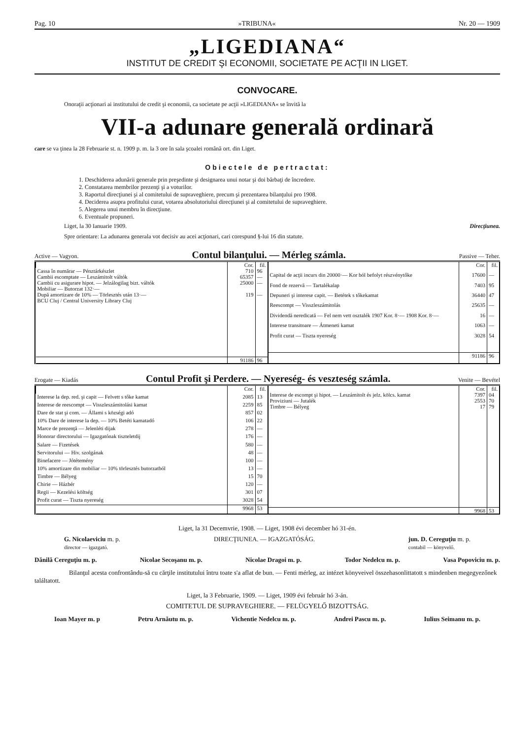Pag. 10 »TRIBUNA« Nr. 20 — 1909
„LIGEDIANA“
INSTITUT DE CREDIT ŞI ECONOMII, SOCIETATE PE ACŢII IN LIGET.
CONVOCARE.
Onoraţii acţionari ai institutului de credit şi economii, ca societate pe acţii »LIGEDIANA« se învită la
VII-a adunare generală ordinară
care se va ţinea la 28 Februarie st. n. 1909 p. m. la 3 ore în sala şcoalei română ort. din Liget.
Obiectele de pertractat:
1. Deschiderea adunării generale prin preşedinte şi designarea unui notar şi doi bărbaţi de încredere.
2. Constatarea membrilor prezenţi şi a voturilor.
3. Raportul direcţiunei şi al comitetului de supraveghiere, precum şi prezentarea bilanţului pro 1908.
4. Deciderea asupra profitului curat, votarea absolutoriului direcţiunei şi al comitetului de supraveghiere.
5. Alegerea unui membru în direcţiune.
6. Eventuale propuneri.
Liget, la 30 Ianuarie 1909. Direcţiunea.
Spre orientare: La adunarea generala vot decisiv au acei acţionari, cari corespund §-lui 16 din statute.
Active — Vagyon. Contul bilanţului. — Mérleg számla. Passive — Teher.
| | Cor. | fil. |
| --- | --- | --- |
| Cassa în numărar — Pénztárkészlet | 710 | 96 |
| Cambii escomptate — Leszámitolt váltók | 65357 | — |
| Cambii cu asigurare hipot. — Jelzálogilag bizt. váltók | 25000 | — |
| Mobiliar — Butorzat 132·— | | |
| După amortizare de 10% — Törlesztés után 13·— | 119 | — |
| BCU Cluj / Central University Library Cluj | | |
| | 91186 | 96 |
| | Cor. | fil. |
| --- | --- | --- |
| Capital de acţii incurs din 20000·— Kor ból befolyt részvénytőke | 17600 | — |
| Fond de rezervă — Tartalékalap | 7403 | 95 |
| Depuneri şi interese capit. — Betétek s tőkekamat | 36440 | 47 |
| Reescompt — Visszleszámitolás | 25635 | — |
| Dividendă neredicată — Fel nem vett osztalék 1907 Kor. 8·— 1908 Kor. 8·— | 16 | — |
| Interese transitoare — Átmeneti kamat | 1063 | — |
| Profit curat — Tiszta nyereség | 3028 | 54 |
| | 91186 | 96 |
Erogate — Kiadás Contul Profit şi Perdere. — Nyereség- és veszteség számla. Venite — Bevétel
| | Cor. | fil. |
| --- | --- | --- |
| Interese la dep. red. şi capit — Felvett s tőke kamat | 2085 | 13 |
| Interese de reescompt — Visszleszámitolási kamat | 2259 | 85 |
| Dare de stat şi com. — Állami s községi adó | 857 | 02 |
| 10% Dare de interese la dep. — 10% Betéti kamatadó | 106 | 22 |
| Marce de prezenţă — Jelenléti dijak | 278 | — |
| Honorar directorului — Igazgatónak tiszteletdij | 176 | — |
| Salare — Fizetések | 580 | — |
| Servitorului — Hiv. szolgának | 48 | — |
| Binefacere — Jótétemény | 100 | — |
| 10% amortizare din mobiliar — 10% törlesztés butorzatból | 13 | — |
| Timbre — Bélyeg | 15 | 70 |
| Chirie — Házbér | 120 | — |
| Regii — Kezelési költség | 301 | 07 |
| Profit curat — Tiszta nyereség | 3028 | 54 |
| | 9968 | 53 |
| | Cor. | fil. |
| --- | --- | --- |
| Interese de escompt şi hipot. — Leszámitolt és jelz. kölcs. kamat | 7397 | 04 |
| Proviziuni — Jutalék | 2553 | 70 |
| Timbre — Bélyeg | 17 | 79 |
| | 9968 | 53 |
Liget, la 31 Decemvrie, 1908. — Liget, 1908 évi december hó 31-én.
G. Nicolaeviciu m. p.
director — igazgató. DIRECŢIUNEA. — IGAZGATÓSÁG. jun. D. Cereguţiu m. p.
contabil — könyvelő.
Dănilă Cereguţiu m. p. Nicolae Secoşanu m. p. Nicolae Dragoi m. p. Todor Nedelcu m. p. Vasa Popoviciu m. p.
Bilanţul acesta confrontându-să cu cărţile institutului întru toate s'a aflat de bun. — Fenti mérleg, az intézet könyveivel összehasonlittatott s mindenben megegyezőnek találtatott.
Liget, la 3 Februarie, 1909. — Liget, 1909 évi február hó 3-án.
COMITETUL DE SUPRAVEGHIERE. — FELÜGYELŐ BIZOTTSÁG.
Ioan Mayer m. p Petru Arnăutu m. p. Vichentie Nedelcu m. p. Andrei Pascu m. p. Iulius Seimanu m. p.